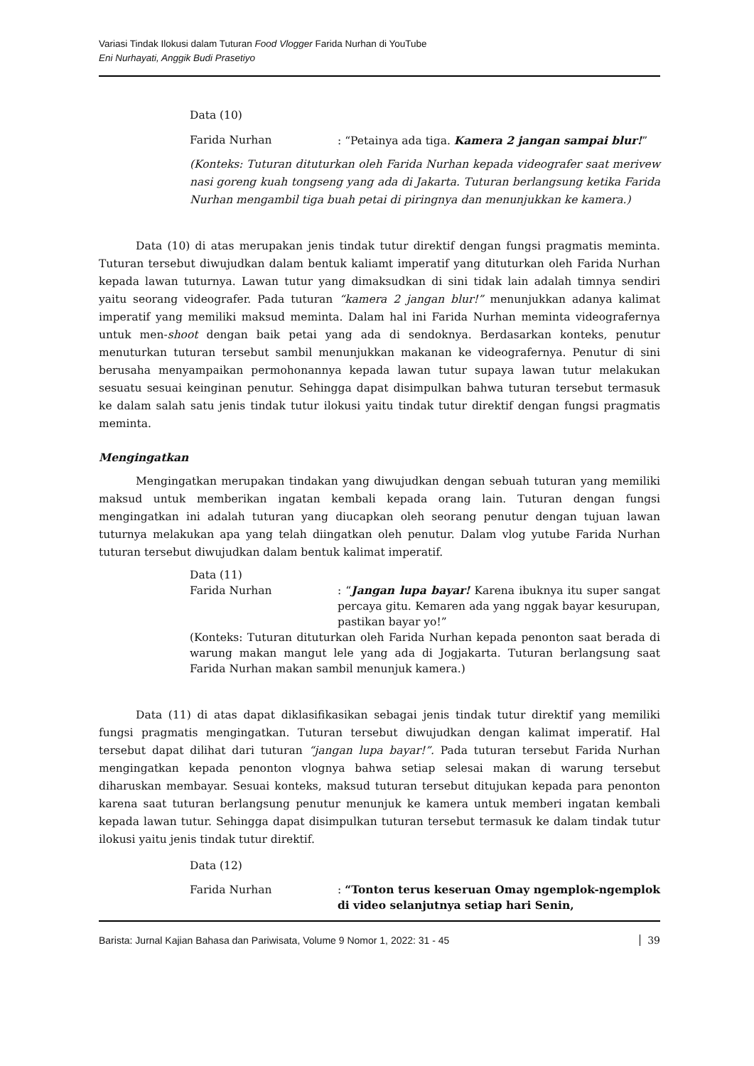Variasi Tindak Ilokusi dalam Tuturan Food Vlogger Farida Nurhan di YouTube
Eni Nurhayati, Anggik Budi Prasetiyo
Data (10)
Farida Nurhan: “Petainya ada tiga. Kamera 2 jangan sampai blur!”
(Konteks: Tuturan dituturkan oleh Farida Nurhan kepada videografer saat merivew nasi goreng kuah tongseng yang ada di Jakarta. Tuturan berlangsung ketika Farida Nurhan mengambil tiga buah petai di piringnya dan menunjukkan ke kamera.)
Data (10) di atas merupakan jenis tindak tutur direktif dengan fungsi pragmatis meminta. Tuturan tersebut diwujudkan dalam bentuk kaliamt imperatif yang dituturkan oleh Farida Nurhan kepada lawan tuturnya. Lawan tutur yang dimaksudkan di sini tidak lain adalah timnya sendiri yaitu seorang videografer. Pada tuturan “kamera 2 jangan blur!” menunjukkan adanya kalimat imperatif yang memiliki maksud meminta. Dalam hal ini Farida Nurhan meminta videografernya untuk men-shoot dengan baik petai yang ada di sendoknya. Berdasarkan konteks, penutur menuturkan tuturan tersebut sambil menunjukkan makanan ke videografernya. Penutur di sini berusaha menyampaikan permohonannya kepada lawan tutur supaya lawan tutur melakukan sesuatu sesuai keinginan penutur. Sehingga dapat disimpulkan bahwa tuturan tersebut termasuk ke dalam salah satu jenis tindak tutur ilokusi yaitu tindak tutur direktif dengan fungsi pragmatis meminta.
Mengingatkan
Mengingatkan merupakan tindakan yang diwujudkan dengan sebuah tuturan yang memiliki maksud untuk memberikan ingatan kembali kepada orang lain. Tuturan dengan fungsi mengingatkan ini adalah tuturan yang diucapkan oleh seorang penutur dengan tujuan lawan tuturnya melakukan apa yang telah diingatkan oleh penutur. Dalam vlog yutube Farida Nurhan tuturan tersebut diwujudkan dalam bentuk kalimat imperatif.
Data (11)
Farida Nurhan: “Jangan lupa bayar! Karena ibuknya itu super sangat percaya gitu. Kemaren ada yang nggak bayar kesurupan, pastikan bayar yo!”
(Konteks: Tuturan dituturkan oleh Farida Nurhan kepada penonton saat berada di warung makan mangut lele yang ada di Jogjakarta. Tuturan berlangsung saat Farida Nurhan makan sambil menunjuk kamera.)
Data (11) di atas dapat diklasifikasikan sebagai jenis tindak tutur direktif yang memiliki fungsi pragmatis mengingatkan. Tuturan tersebut diwujudkan dengan kalimat imperatif. Hal tersebut dapat dilihat dari tuturan “jangan lupa bayar!”. Pada tuturan tersebut Farida Nurhan mengingatkan kepada penonton vlognya bahwa setiap selesai makan di warung tersebut diharuskan membayar. Sesuai konteks, maksud tuturan tersebut ditujukan kepada para penonton karena saat tuturan berlangsung penutur menunjuk ke kamera untuk memberi ingatan kembali kepada lawan tutur. Sehingga dapat disimpulkan tuturan tersebut termasuk ke dalam tindak tutur ilokusi yaitu jenis tindak tutur direktif.
Data (12)
Farida Nurhan: “Tonton terus keseruan Omay ngemplok-ngemplok di video selanjutnya setiap hari Senin,
Barista: Jurnal Kajian Bahasa dan Pariwisata, Volume 9 Nomor 1, 2022: 31 - 45 39